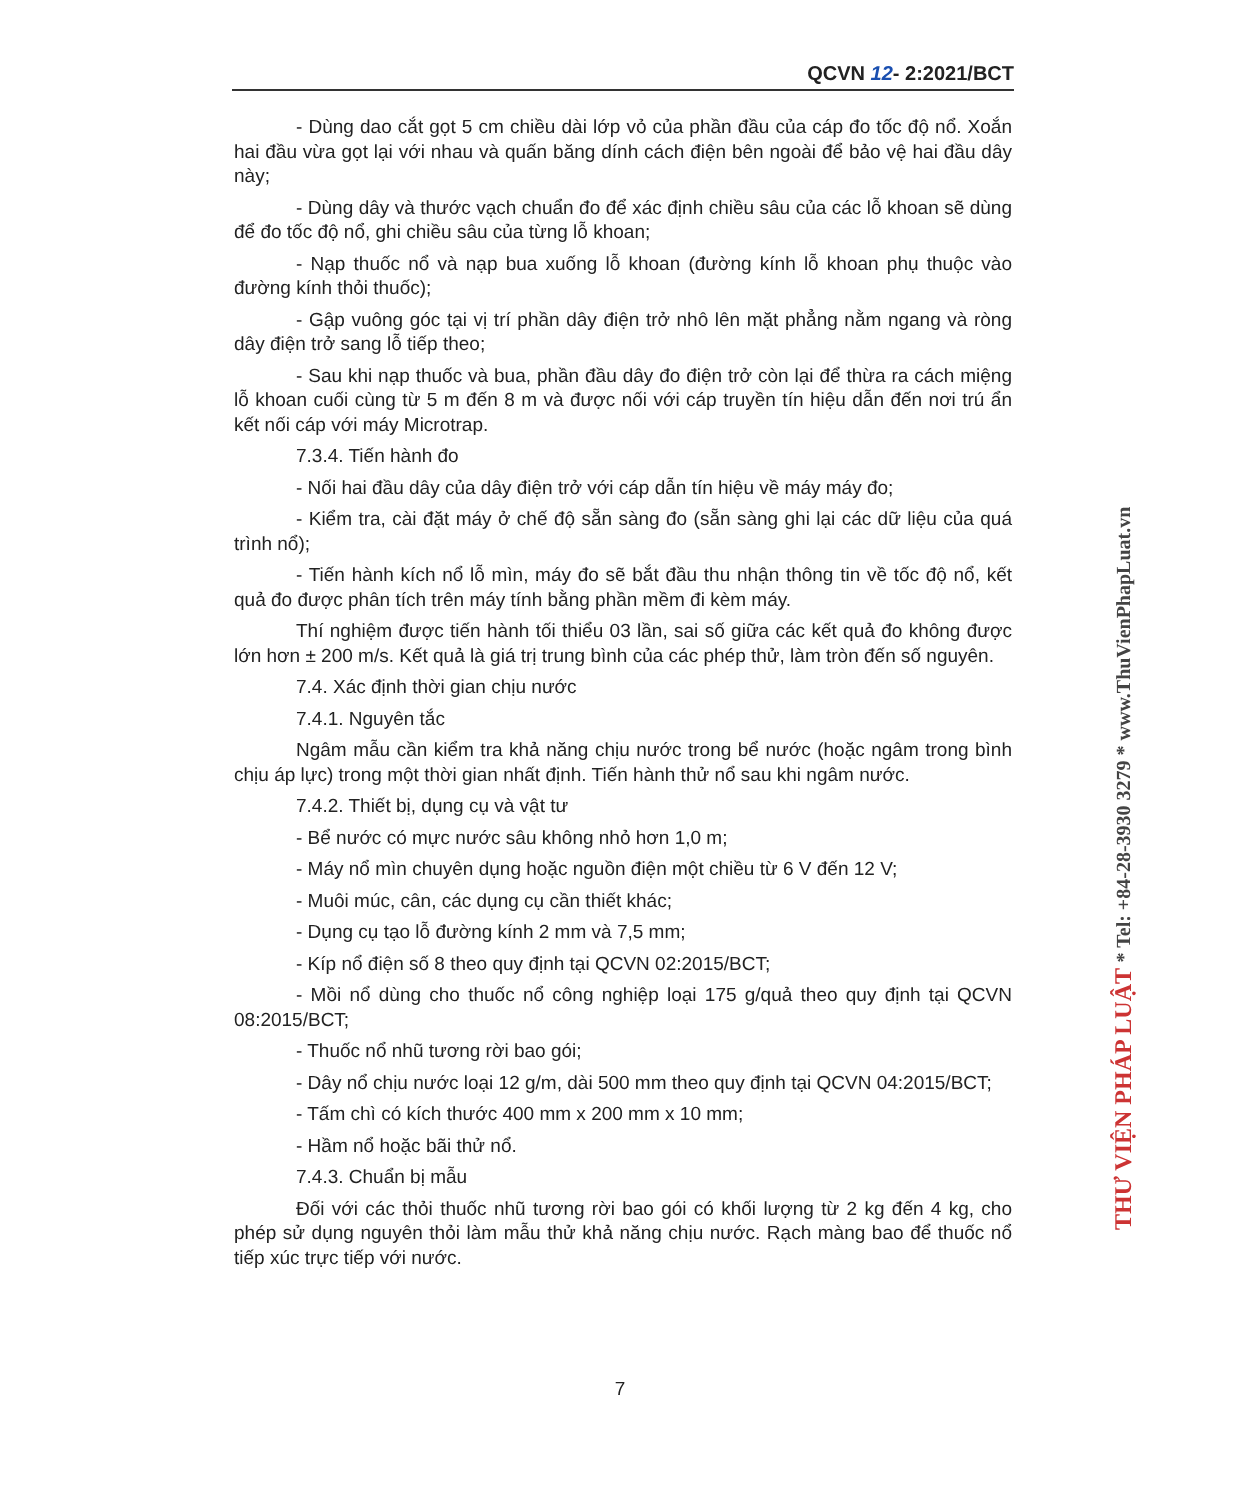QCVN 12- 2:2021/BCT
- Dùng dao cắt gọt 5 cm chiều dài lớp vỏ của phần đầu của cáp đo tốc độ nổ. Xoắn hai đầu vừa gọt lại với nhau và quấn băng dính cách điện bên ngoài để bảo vệ hai đầu dây này;
- Dùng dây và thước vạch chuẩn đo để xác định chiều sâu của các lỗ khoan sẽ dùng để đo tốc độ nổ, ghi chiều sâu của từng lỗ khoan;
- Nạp thuốc nổ và nạp bua xuống lỗ khoan (đường kính lỗ khoan phụ thuộc vào đường kính thỏi thuốc);
- Gập vuông góc tại vị trí phần dây điện trở nhô lên mặt phẳng nằm ngang và ròng dây điện trở sang lỗ tiếp theo;
- Sau khi nạp thuốc và bua, phần đầu dây đo điện trở còn lại để thừa ra cách miệng lỗ khoan cuối cùng từ 5 m đến 8 m và được nối với cáp truyền tín hiệu dẫn đến nơi trú ẩn kết nối cáp với máy Microtrap.
7.3.4. Tiến hành đo
- Nối hai đầu dây của dây điện trở với cáp dẫn tín hiệu về máy máy đo;
- Kiểm tra, cài đặt máy ở chế độ sẵn sàng đo (sẵn sàng ghi lại các dữ liệu của quá trình nổ);
- Tiến hành kích nổ lỗ mìn, máy đo sẽ bắt đầu thu nhận thông tin về tốc độ nổ, kết quả đo được phân tích trên máy tính bằng phần mềm đi kèm máy.
Thí nghiệm được tiến hành tối thiểu 03 lần, sai số giữa các kết quả đo không được lớn hơn ± 200 m/s. Kết quả là giá trị trung bình của các phép thử, làm tròn đến số nguyên.
7.4. Xác định thời gian chịu nước
7.4.1. Nguyên tắc
Ngâm mẫu cần kiểm tra khả năng chịu nước trong bể nước (hoặc ngâm trong bình chịu áp lực) trong một thời gian nhất định. Tiến hành thử nổ sau khi ngâm nước.
7.4.2. Thiết bị, dụng cụ và vật tư
- Bể nước có mực nước sâu không nhỏ hơn 1,0 m;
- Máy nổ mìn chuyên dụng hoặc nguồn điện một chiều từ 6 V đến 12 V;
- Muôi múc, cân, các dụng cụ cần thiết khác;
- Dụng cụ tạo lỗ đường kính 2 mm và 7,5 mm;
- Kíp nổ điện số 8 theo quy định tại QCVN 02:2015/BCT;
- Mồi nổ dùng cho thuốc nổ công nghiệp loại 175 g/quả theo quy định tại QCVN 08:2015/BCT;
- Thuốc nổ nhũ tương rời bao gói;
- Dây nổ chịu nước loại 12 g/m, dài 500 mm theo quy định tại QCVN 04:2015/BCT;
- Tấm chì có kích thước 400 mm x 200 mm x 10 mm;
- Hầm nổ hoặc bãi thử nổ.
7.4.3. Chuẩn bị mẫu
Đối với các thỏi thuốc nhũ tương rời bao gói có khối lượng từ 2 kg đến 4 kg, cho phép sử dụng nguyên thỏi làm mẫu thử khả năng chịu nước. Rạch màng bao để thuốc nổ tiếp xúc trực tiếp với nước.
7
THƯ VIỆN PHÁP LUẬT * Tel: +84-28-3930 3279 * www.ThuVienPhapLuat.vn